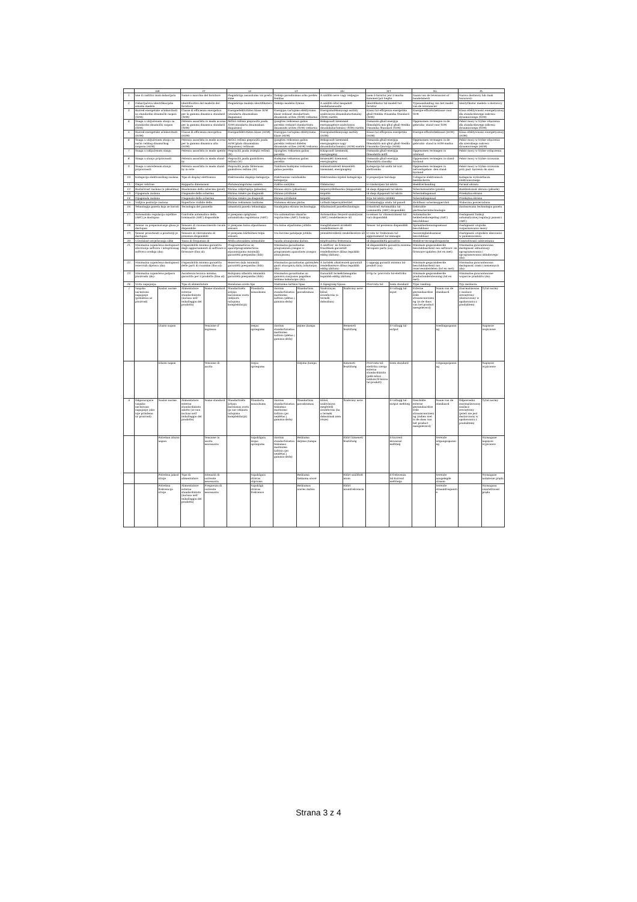| | HR | | IT | | LV | | LT | | HU | | MT | | NL | | PL | |
| --- | --- | --- | --- | --- | --- | --- | --- | --- | --- | --- | --- | --- | --- | --- | --- | --- |
| 1. | Ime ili zaštitni znak dobavljača | | Nome o marchio del fornitore | | Piegādātāja nosaukums vai preču zīme | | Tiekėjo pavadinimas arba prekės ženklas | | A szállító neve vagy védjegye | | Isem il-fornitur jew il-marka kummerċjali tiegħu | | Naam van de leverancier of handelsmerk | | Nazwa dostawcy lub znak towarowy: | |
| 2. | Dobavljačeva identifikacijska oznaka modela | | Identificativo del modello del fornitore | | Piegādātāja modeļa identifikators | | Tiekėjo modelio žymuo | | A szállító által megadott modellazonosító | | Identifikatur tal-mudell tal-fornitur | | Typeaanduiding van het model van de leverancier | | Identyfikator modelu u dostawcy | |
| 3. | Razred energetske učinkovitosti za standardni dinamički raspon (SDR) | | Classe di efficienza energetica per la gamma dinamica standard (SDR) | | Energoefektivitātes klase SDR (standarta dinamiskais diapazons) | | Energijos vartojimo efektyvumo klasė veikiant standartinės dinaminės srities (SDR) veiksena | | Energiahatékonysági osztály szabványos dinamikatartomány (SDR) esetén | | Klassi tal-effiċjenza enerġetika għall-Medda Dinamika Standard (SDR) | | Energie-efficiëntieklasse voor SDR | | Klasa efektywności energetycznej dla standardowego zakresu dynamicznego (SDR) | |
| 4. | Snaga u uključenom stanju za standardni dinamički raspon (SDR) | | Potenza assorbita in modo acceso per la gamma dinamica standard (SDR) | | Aktīvā režīmā pieprasītā jauda SDR (standarta dinamiskais diapazons) | | Įjungties veiksenos galios poreikis veikiant standartinės dinaminės srities (SDR) veiksena | | Bekapcsolt üzemmód energiaigénye szabványos dinamikatartomány (SDR) esetén | | Domanda għall-enerġija filmodalità mix-għul għall-Medda Dinamika Standard (SDR) | | Opgenomen vermogen in de gebruiks- stand voor SDR | | Pobór mocy w trybie włączenia dla standardowego zakresu dynamicznego (SDR) | |
| 5. | Razred energetske učinkovitosti (HDR) | | Classe di efficienza energetica (HDR) | | Energoefektivitātes klase ( HDR ) | | Energijos vartojimo efektyvumo klasė (HDR) | | Energiahatékonysági osztály (HDR) | | Klassi tal-effiċjenza enerġetika (HDR) | | Energie-efficiëntieklasse (HDR) | | Klasa efektywności energetycznej (HDR) | |
| 6. | Snaga u uključenom stanju za način velikog dinamičkog raspona (HDR) | | Potenza assorbita in modo acceso per la gamma dinamica alta (HDR) | | Aktīvā režīmā pieprasītā jauda HDR (plašs dinamiskais diapazons) režīmam | | Įjungties veiksenos galios poreikis veikiant didelės dinaminės srities (HDR) veiksena | | Bekapcsolt üzemmód energiaigénye nagy dinamikatartomány (HDR) esetén | | Domanda għall-enerġija filmodalità mix-għul għall-Medda Dinamika Qawwija (HDR) | | Opgenomen vermogen in de gebruiks- stand in HDR-modus | | Pobór mocy w trybie włączenia dla szerokiego zakresu dynamicznego (HDR) | |
| 7. | Snaga u isključenom stanju | | Potenza assorbita in modo spento | | Pieprasītā jauda izslēgtā režīmā (W) | | Išjungties veiksenos galios poreikis | | Kikapcsolt üzemmód, energiaigény | | Domanda għall-enerġija filmodalità mitfi | | Opgenomen vermogen in uitstand | | Pobór mocy w trybie wyłączenia | |
| 8. | Snaga u stanju pripravnosti | | Potenza assorbita in modo stand-by | | Pieprasītā jauda gaidstāves režīmā (W) | | Budėjimo veiksenos galios poreikis | | Készenléti üzemmód, energiaigény | | Domanda għall-enerġija filmodalità standby | | Opgenomen vermogen in stand-bystand | | Pobór mocy w trybie czuwania | |
| 9. | Snaga u umreženom stanju pripravnosti | | Potenza assorbita in modo stand-by in rete | | Pieprasītā jauda tīklierosas gaidstāves režīmā (W) | | Tinklinės budėjimo veiksenos galios poreikis | | Hálózatvezérelt készenléti üzemmód, energiaigény | | Kategorija tal-unità tal-wiri elettronika | | Opgenomen vermogen in netwerkgebon- den stand-bystand | | Pobór mocy w trybie czuwania przy pod- łączeniu do sieci | |
| 10. | Kategorija elektroničkog zaslona | | Tipo di display elettronico | | Elektroniskā displeja kategorija | | Elektroninio vaizduoklio kategorija | | Elektronikus kijelző kategóriája | | Il- proporzjon tad-daqs | | Categorie elektronisch beeldscherm | | Kategoria wyświetlacza elektronicznego | |
| 11. | Omjer veličine | | Rapporto dimensioni | | Platuma/augstuma samērs | | Dydžio santykis | | Oldalarány | | Ir-riżoluzzjoni tal-iskrin | | Beeldverhouding | | Format obrazu | |
| 12. | Razlučivost zaslona (u pikselima) | | Risoluzione dello schermo (pixel) | | Ekrāna izšķirtspēja (pikseļos) | | Ekrano skyra (pikseliais) | | Képernyőfelbontás (képpontok) | | Id-daqs dijagonali tal-iskrin | | Schermresolutie (pixels) | | Rozdzielczość ekranu (piksele) | |
| 13. | Dijagonala zaslona | | Diagonale dello schermo | | Ekrāna izmērs pa diagonāli | | Ekrano įstrižainė | | Képátló | | Id-daqs dijagonali tal-iskrin | | Schermdiagonaal | | Przekątna ekranu | |
| 14. | Dijagonala zaslona | | Diagonale dello schermo | | Ekrāna izmērs pa diagonāli | | Ekrano įstrižainė | | Képátló | | Erja tal-iskrin viżibbli | | Schermdiagonaal | | Przekątna ekranu | |
| 15. | Vidljivo područje zaslona | | Superficie visibile dello | | Ekrāna redzamais laukums | | Matomas ekrano plotas | | Látható képernyőterület | | It-teknoloġija użata tal-panell | | Zichtbaar schermoppervlak | | Widoczna powierzchnia | |
| 16. | Tehnologija panela koja se koristi | | Tecnologia del pannello | | Izmantotā paneļu tehnoloģija | | Naudojama ekrano technologija | | Alkalmazott paneltechnológia | | Il-Kontroll Awtomatiku tal-Luminożità (ABC) disponibbli | | Gebruikte platteschermtechnologie | | Zastosowana technologia panelu | |
| 17. | Automatska regulacija svjetline (ABC) je dostupna | | Controllo automatico della luminosità (ABC) disponibile | | Ir pieejama spilgtuma automātiska regulēšana (ABC) | | Yra automatinio skaisčio reguliavimo (ABC) funkcija | | Automatikus fényerő-szabályozó (ABC) rendelkezésre áll | | Is-senser ta' rikonoxximent tal-vuċi disponibbli | | Automatische helderheidsregeling (ABC) beschikbaar | | Dostępność funkcji automatycznej regulacji jasności (ABC) | |
| 18. | Senzor za prepoznavanje glasa je dostupan | | Sensore di riconoscimento vocale disponibile | | Ir pieejams balss atpazīšanas sensors | | Yra balso atpažinimo jutiklis | | Hangfelismerő érzékelő rendelkezésre áll | | Senser tal-preżenza disponibbli | | Spraakherkenningssensor beschikbaar | | Dostępność czujnika rozpoznawania mowy | |
| 19. | Senzor prisutnosti u prostoriji je dostupan | | Sensore di rilevamento di presenza disponibile | | Ir pieejams klātbūtnes telpā sensors | | Yra buvimo patalpoje jutiklis | | Jelenlétérzékelő rendelkezésre áll | | Ir-rata ta' frekwenza tal-aġġornament tal-immaġni | | Aanwezigheidssensor beschikbaar | | Dostępność czujników obecności w pomieszczeniu | |
| 20. | Učestalost osvježavanja slike | | Tasso di frequenza di | | Attēla atsvaidzes intensitāte | | Vaizdo atnaujinimo dažnis | | Képfrissítési frekvencia | | Id-disponibbiltà garantita | | Beeldverversingsfrequentie | | Częstotliwość odświeżania | |
| 21. | Minimalna zajamčena dostupnost ažuriranja softvera i integriranog softvera uređaja (do): | | Disponibilità minima garantita degli aggiornamenti di software e firmware (fino al): | | Programmatūras un aparātprogrammatūras atjauninājumu minimālā garantētā pieejamība (līdz) | | Minimalus garantuotas programinės įrangos ir programinės aparatinės įrangos atnaujinimų | | A szoftver- és firmware-frissítések garantált rendelkezésre állása legalább eddig (dátum): | | Id-disponibbiltà garantita minima tal-ispare parts (sa): | | Minimale gegarandeerde beschikbaarheid van software- en firmware-updates (tot en met): | | Minimalna gwarantowana dostępność aktualizacji oprogramowania i oprogramowania układowego (do): | |
| 22. | Minimalna zajamčena dostupnost rezervnih dijelova (do): | | Disponibilità minima garantita delle parti di ricambio (fino al): | | Rezerves daļu minimālā garantētā pieejamība (līdz): | | Minimalus garantuotas galimybės gauti atsarginių dalių laikotarpis (iki): | | A tartalék alkatrészek garantált rendelkezésre állása legalább eddig (dátum): | | L-appoġġ garantit minimu tal-prodott (sa): | | Minimale gegarandeerde beschikbaarheid van reserveonderdelen (tot en met): | | Minimalna gwarantowana dostępność części zamiennych (do): | |
| 23. | Minimalna zajamčena potpora proizvodu (do): | | Assistenza tecnica minima garantita per il prodotto (fino al): | | Ražojumu atbalsta minimālā garantētā pieejamība (līdz): | | Minimalus garantuotas su gaminiu susijusios pagalbos teikimo laikotarpis (iki): | | Garantált terméktámogatás legalább eddig (dátum): | | It-tip ta' provvista tal-elettriku | | Minimale gegarandeerde productondersteuning (tot en met): | | Minimalne gwarantowane wsparcie produktu (do): | |
| 24. | Vrsta napajanja: | | Tipo di alimentatore | | Barošanas avota tips | | Maitinimo šaltinio tipas | | A tápegység típusa: | | Provvista tal- | Isem standard | Type voeding: | | Typ zasilacza: | |
| I | Vanjsko normirano napajanje (priloženo uz proizvod) | Naslov norme | Alimentatore esterno standardizzato (incluso nell' imballaggio del prodotto) | Nome standard | Standartizēts ārējais barošanas avots (iekļauts ražojuma komplektācijā) | Standarta nosaukums | Išorinis standartizuotas maitinimo šaltinis (įdėtas į gaminio dėžę) | Standartinis pavadinimas | Szabványos külső áramforrás (a termék dobozban) | Szabvány neve | | Il-vultaġġ tal-input | Externe gestandaardiseerde stroomvoorziening (in de doos van het product meegeleverd) | Naam van de standaard | Znormalizowany zasilacz zewnętrzny (dostarczony w opakowaniu z produktem) | Tytuł normy |
| | | Ulazni napon | | Tensione d' ingresso: | | Ieejas spriegums | Išorinis standartizuotas maitinimo šaltinis (įdėtas į gaminio dėžę) | Įėjimo įtampa | | Bemeneti feszültség | | Il-vultaġġ tal-output | | Voedingsspanning | | Napięcie wejściowe |
| | | Izlazni napon | | Tensione di uscita | | Izejas spriegums | | Išėjimo įtampa | | Kimeneti feszültség | Provvista tal-elettriku xierqa esterna standardizzata (jekk mhux inkluża fil-kaxxa tal-prodott) | Isem standard | | Uitgangsspanning | | Napięcie wyjściowe |
| ii | Odgovarajuće vanjsko normirano napajanje (ako nije priloženo uz proizvod) | Naslov norme | Alimentatore esterno standardizzato adatto (se non incluso nell' imballaggio del prodotto) | Nome standard | Standartizēts ārējais barošanas avots (ja nav iekļauts ražojuma komplektācijā) | Standarta nosaukums | Išorinis standartizuotas tinkamas maitinimo šaltinis (jei neįdėtas į gaminio dėžę) | Standartinis pavadinimas | Külső, szabványos megfelelő áramforrás (ha a termék dobozának nem része) | Szabvány neve | | Il-vultaġġ tal-output meħtieġ | Geschikte externe gestandaardiseerde stroomvoorziening (indien niet in de doos van het product meegeleverd) | Naam van de standaard | Odpowiedni znormalizowany zasilacz zewnętrzny (jeżeli nie jest dostarczony w opakowaniu z produktem) | Tytuł normy |
| | | Potreban izlazni napon | | Tensione in uscita necessaria | | Vajadzīgais izejas spriegums | Išorinis standartizuotas tinkamas maitinimo šaltinis (jei neįdėtas į gaminio dėžę) | Reikiama išėjimo įtampa | | Előírt kimeneti feszültség | | Il-kurrent imwassal meħtieġ | | Vereiste uitgangsspanning | | Wymagane napięcie wyjściowe |
| | | Potrebna jakost struje | Tipo di alimentatore | Intensità di corrente necessaria | | Vajadzīgais strāvas stiprums | | Reikiama tiekiama srovė | | Előírt szállított áram | | Il-frekwenza tal-kurrent meħtieġa | | Vereiste aangelegde stroom | | Wymagane natężenie prądu |
| | | Potrebna frekvencija struje | Alimentatore esterno standardizzato (incluso nell' imballaggio del prodotto) | Frequenza di corrente necessaria | | Vajadzīgā strāvas frekvence | | Reikiamas srovės dažnis | | Előírt áramfrekvencia | | | | Vereiste stroomfrequentie | | Wymagana częstotliwość prądu |
Strana 3 z 4